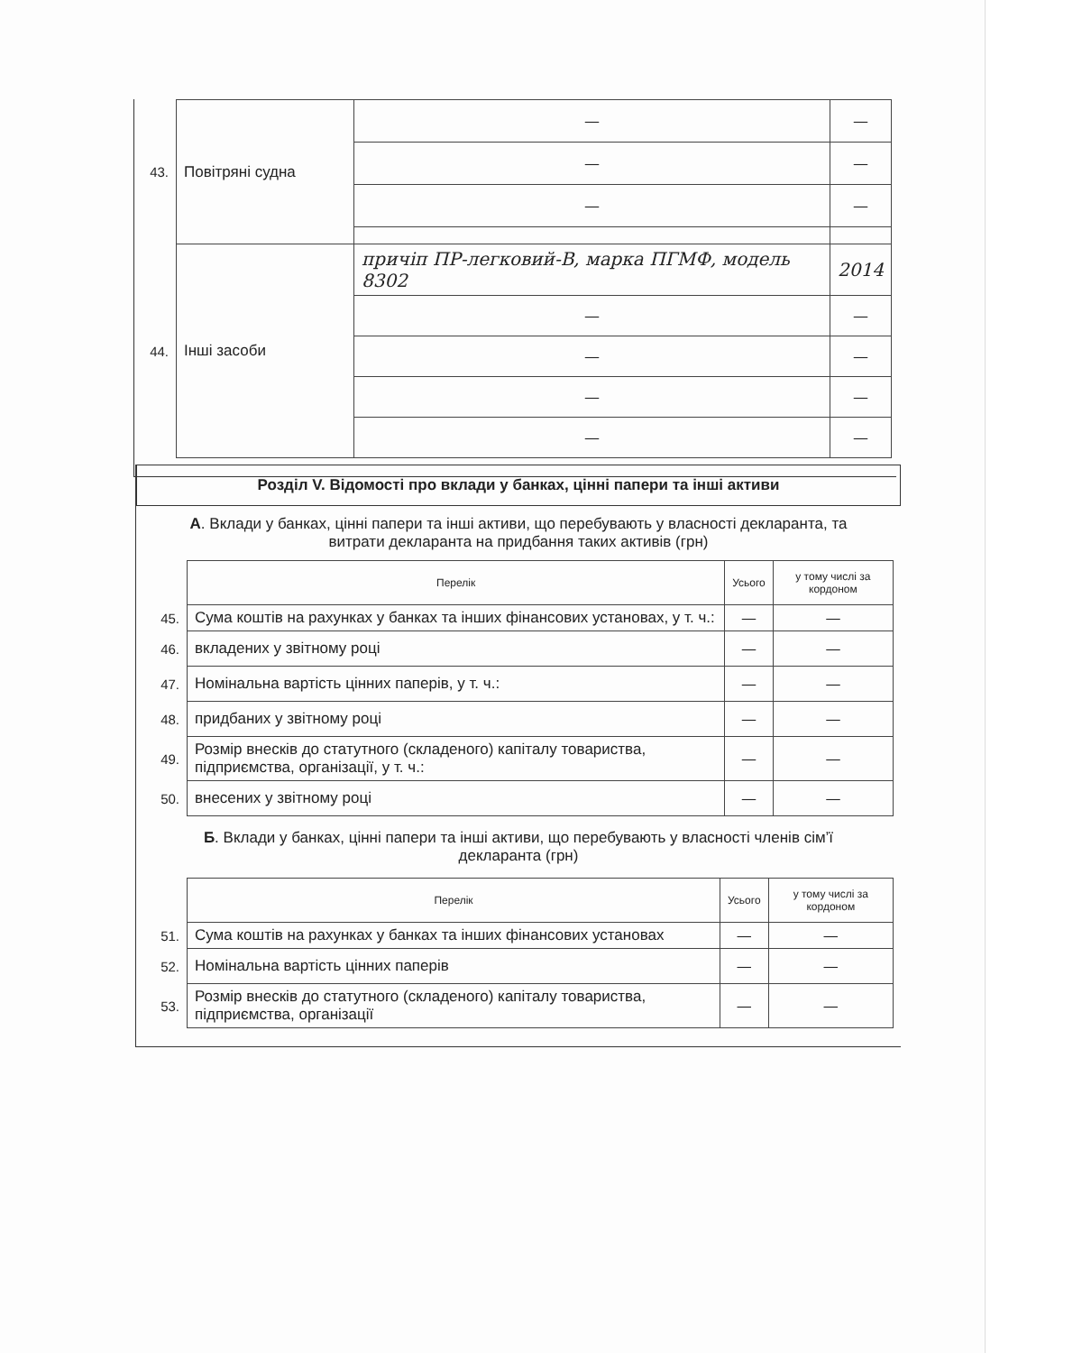| 43. | Повітряні судна | — | — |
| | | — | — |
| | | — | — |
| 44. | Інші засоби | причіп ПР-легковий-В, марка ПГМФ, модель 8302 | 2014 |
| | | — | — |
| | | — | — |
| | | — | — |
| | | — | — |
Розділ V. Відомості про вклади у банках, цінні папери та інші активи
А. Вклади у банках, цінні папери та інші активи, що перебувають у власності декларанта, та витрати декларанта на придбання таких активів (грн)
| | Перелік | Усього | у тому числі за кордоном |
| --- | --- | --- | --- |
| 45. | Сума коштів на рахунках у банках та інших фінансових установах, у т. ч.: | — | — |
| 46. | вкладених у звітному році | — | — |
| 47. | Номінальна вартість цінних паперів, у т. ч.: | — | — |
| 48. | придбаних у звітному році | — | — |
| 49. | Розмір внесків до статутного (складеного) капіталу товариства, підприємства, організації, у т. ч.: | — | — |
| 50. | внесених у звітному році | — | — |
Б. Вклади у банках, цінні папери та інші активи, що перебувають у власності членів сім’ї декларанта (грн)
| | Перелік | Усього | у тому числі за кордоном |
| --- | --- | --- | --- |
| 51. | Сума коштів на рахунках у банках та інших фінансових установах | — | — |
| 52. | Номінальна вартість цінних паперів | — | — |
| 53. | Розмір внесків до статутного (складеного) капіталу товариства, підприємства, організації | — | — |